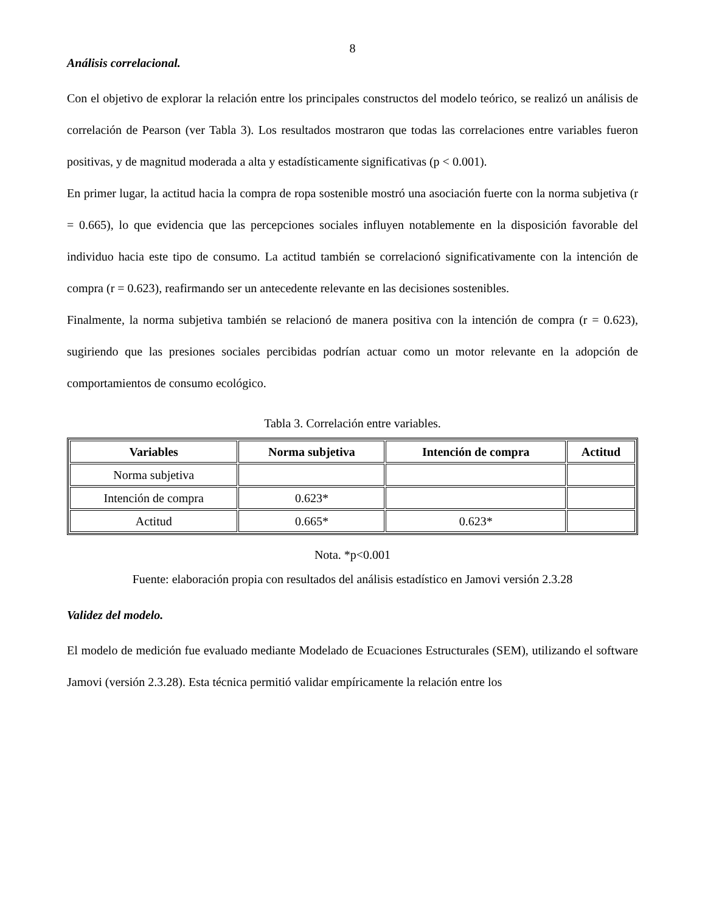8
Análisis correlacional.
Con el objetivo de explorar la relación entre los principales constructos del modelo teórico, se realizó un análisis de correlación de Pearson (ver Tabla 3). Los resultados mostraron que todas las correlaciones entre variables fueron positivas, y de magnitud moderada a alta y estadísticamente significativas (p < 0.001).
En primer lugar, la actitud hacia la compra de ropa sostenible mostró una asociación fuerte con la norma subjetiva (r = 0.665), lo que evidencia que las percepciones sociales influyen notablemente en la disposición favorable del individuo hacia este tipo de consumo. La actitud también se correlacionó significativamente con la intención de compra (r = 0.623), reafirmando ser un antecedente relevante en las decisiones sostenibles.
Finalmente, la norma subjetiva también se relacionó de manera positiva con la intención de compra (r = 0.623), sugiriendo que las presiones sociales percibidas podrían actuar como un motor relevante en la adopción de comportamientos de consumo ecológico.
Tabla 3. Correlación entre variables.
| Variables | Norma subjetiva | Intención de compra | Actitud |
| --- | --- | --- | --- |
| Norma subjetiva | | | |
| Intención de compra | 0.623* | | |
| Actitud | 0.665* | 0.623* | |
Nota. *p<0.001
Fuente: elaboración propia con resultados del análisis estadístico en Jamovi versión 2.3.28
Validez del modelo.
El modelo de medición fue evaluado mediante Modelado de Ecuaciones Estructurales (SEM), utilizando el software Jamovi (versión 2.3.28). Esta técnica permitió validar empíricamente la relación entre los